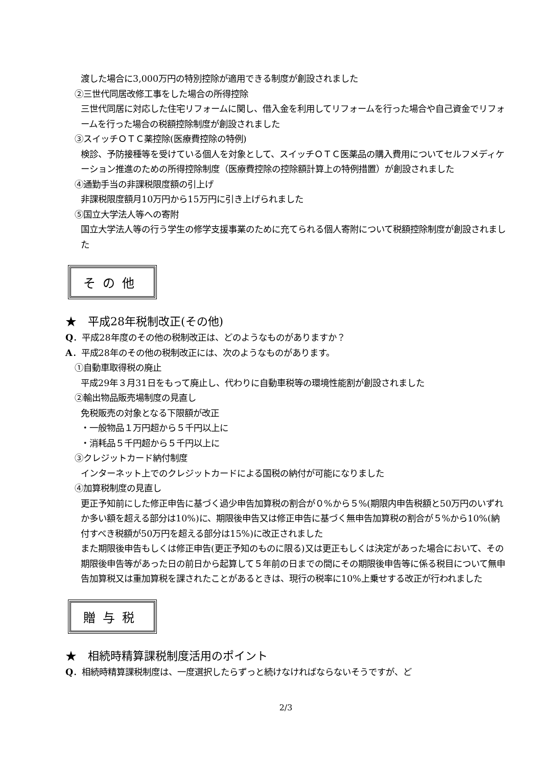渡した場合に3,000万円の特別控除が適用できる制度が創設されました
②三世代同居改修工事をした場合の所得控除
三世代同居に対応した住宅リフォームに関し、借入金を利用してリフォームを行った場合や自己資金でリフォームを行った場合の税額控除制度が創設されました
③スイッチＯＴＣ薬控除(医療費控除の特例)
検診、予防接種等を受けている個人を対象として、スイッチＯＴＣ医薬品の購入費用についてセルフメディケーション推進のための所得控除制度（医療費控除の控除額計算上の特例措置）が創設されました
④通勤手当の非課税限度額の引上げ
非課税限度額月10万円から15万円に引き上げられました
⑤国立大学法人等への寄附
国立大学法人等の行う学生の修学支援事業のために充てられる個人寄附について税額控除制度が創設されました
その他
★　平成28年税制改正(その他)
Q．平成28年度のその他の税制改正は、どのようなものがありますか？
A．平成28年のその他の税制改正には、次のようなものがあります。
①自動車取得税の廃止
平成29年３月31日をもって廃止し、代わりに自動車税等の環境性能割が創設されました
②輸出物品販売場制度の見直し
免税販売の対象となる下限額が改正
・一般物品１万円超から５千円以上に
・消耗品５千円超から５千円以上に
③クレジットカード納付制度
インターネット上でのクレジットカードによる国税の納付が可能になりました
④加算税制度の見直し
更正予知前にした修正申告に基づく過少申告加算税の割合が０%から５%(期限内申告税額と50万円のいずれか多い額を超える部分は10%)に、期限後申告又は修正申告に基づく無申告加算税の割合が５%から10%(納付すべき税額が50万円を超える部分は15%)に改正されました
また期限後申告もしくは修正申告(更正予知のものに限る)又は更正もしくは決定があった場合において、その期限後申告等があった日の前日から起算して５年前の日までの間にその期限後申告等に係る税目について無申告加算税又は重加算税を課されたことがあるときは、現行の税率に10%上乗せする改正が行われました
贈与税
★　相続時精算課税制度活用のポイント
Q．相続時精算課税制度は、一度選択したらずっと続けなければならないそうですが、ど
2/3